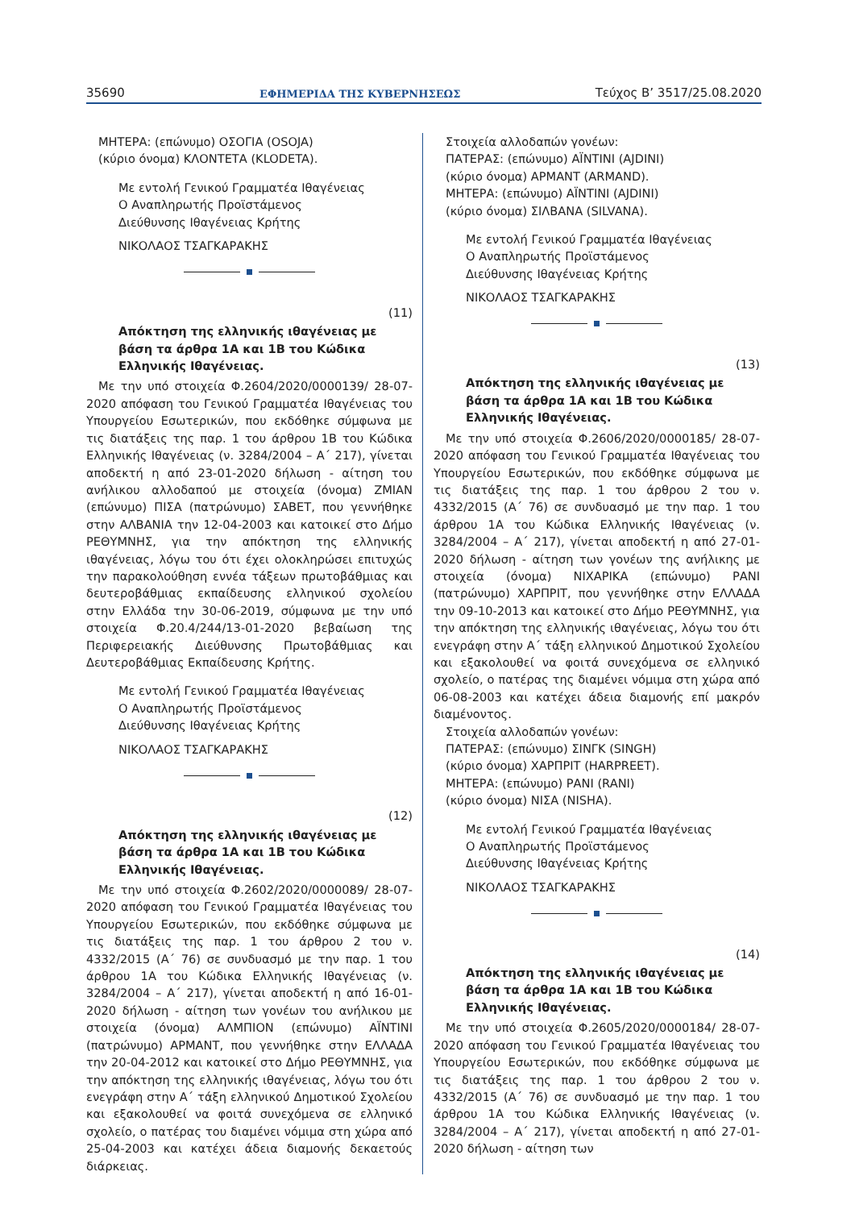35690 ΕΦΗΜΕΡΙΔΑ ΤΗΣ ΚΥΒΕΡΝΗΣΕΩΣ Τεύχος Β’ 3517/25.08.2020
ΜΗΤΕΡΑ: (επώνυμο) ΟΣΟΓΙΑ (OSOJA)
(κύριο όνομα) ΚΛΟΝΤΕΤΑ (KLODETA).
Με εντολή Γενικού Γραμματέα Ιθαγένειας
Ο Αναπληρωτής Προϊστάμενος
Διεύθυνσης Ιθαγένειας Κρήτης
ΝΙΚΟΛΑΟΣ ΤΣΑΓΚΑΡΑΚΗΣ
(11)
Απόκτηση της ελληνικής ιθαγένειας με βάση τα άρθρα 1Α και 1Β του Κώδικα Ελληνικής Ιθαγένειας.
Με την υπό στοιχεία Φ.2604/2020/0000139/ 28-07-2020 απόφαση του Γενικού Γραμματέα Ιθαγένειας του Υπουργείου Εσωτερικών, που εκδόθηκε σύμφωνα με τις διατάξεις της παρ. 1 του άρθρου 1Β του Κώδικα Ελληνικής Ιθαγένειας (ν. 3284/2004 – Α΄ 217), γίνεται αποδεκτή η από 23-01-2020 δήλωση - αίτηση του ανήλικου αλλοδαπού με στοιχεία (όνομα) ΖΜΙΑΝ (επώνυμο) ΠΙΣΑ (πατρώνυμο) ΣΑΒΕΤ, που γεννήθηκε στην ΑΛΒΑΝΙΑ την 12-04-2003 και κατοικεί στο Δήμο ΡΕΘΥΜΝΗΣ, για την απόκτηση της ελληνικής ιθαγένειας, λόγω του ότι έχει ολοκληρώσει επιτυχώς την παρακολούθηση εννέα τάξεων πρωτοβάθμιας και δευτεροβάθμιας εκπαίδευσης ελληνικού σχολείου στην Ελλάδα την 30-06-2019, σύμφωνα με την υπό στοιχεία Φ.20.4/244/13-01-2020 βεβαίωση της Περιφερειακής Διεύθυνσης Πρωτοβάθμιας και Δευτεροβάθμιας Εκπαίδευσης Κρήτης.
Με εντολή Γενικού Γραμματέα Ιθαγένειας
Ο Αναπληρωτής Προϊστάμενος
Διεύθυνσης Ιθαγένειας Κρήτης
ΝΙΚΟΛΑΟΣ ΤΣΑΓΚΑΡΑΚΗΣ
(12)
Απόκτηση της ελληνικής ιθαγένειας με βάση τα άρθρα 1Α και 1Β του Κώδικα Ελληνικής Ιθαγένειας.
Με την υπό στοιχεία Φ.2602/2020/0000089/ 28-07-2020 απόφαση του Γενικού Γραμματέα Ιθαγένειας του Υπουργείου Εσωτερικών, που εκδόθηκε σύμφωνα με τις διατάξεις της παρ. 1 του άρθρου 2 του ν. 4332/2015 (Α΄ 76) σε συνδυασμό με την παρ. 1 του άρθρου 1Α του Κώδικα Ελληνικής Ιθαγένειας (ν. 3284/2004 – Α΄ 217), γίνεται αποδεκτή η από 16-01-2020 δήλωση - αίτηση των γονέων του ανήλικου με στοιχεία (όνομα) ΑΛΜΠΙΟΝ (επώνυμο) ΑΪΝΤΙΝΙ (πατρώνυμο) ΑΡΜΑΝΤ, που γεννήθηκε στην ΕΛΛΑΔΑ την 20-04-2012 και κατοικεί στο Δήμο ΡΕΘΥΜΝΗΣ, για την απόκτηση της ελληνικής ιθαγένειας, λόγω του ότι ενεγράφη στην Α΄ τάξη ελληνικού Δημοτικού Σχολείου και εξακολουθεί να φοιτά συνεχόμενα σε ελληνικό σχολείο, ο πατέρας του διαμένει νόμιμα στη χώρα από 25-04-2003 και κατέχει άδεια διαμονής δεκαετούς διάρκειας.
Στοιχεία αλλοδαπών γονέων:
ΠΑΤΕΡΑΣ: (επώνυμο) ΑΪΝΤΙΝΙ (AJDINI)
(κύριο όνομα) ΑΡΜΑΝΤ (ARMAND).
ΜΗΤΕΡΑ: (επώνυμο) ΑΪΝΤΙΝΙ (AJDINI)
(κύριο όνομα) ΣΙΛΒΑΝΑ (SILVANA).
Με εντολή Γενικού Γραμματέα Ιθαγένειας
Ο Αναπληρωτής Προϊστάμενος
Διεύθυνσης Ιθαγένειας Κρήτης
ΝΙΚΟΛΑΟΣ ΤΣΑΓΚΑΡΑΚΗΣ
(13)
Απόκτηση της ελληνικής ιθαγένειας με βάση τα άρθρα 1Α και 1Β του Κώδικα Ελληνικής Ιθαγένειας.
Με την υπό στοιχεία Φ.2606/2020/0000185/ 28-07-2020 απόφαση του Γενικού Γραμματέα Ιθαγένειας του Υπουργείου Εσωτερικών, που εκδόθηκε σύμφωνα με τις διατάξεις της παρ. 1 του άρθρου 2 του ν. 4332/2015 (Α΄ 76) σε συνδυασμό με την παρ. 1 του άρθρου 1Α του Κώδικα Ελληνικής Ιθαγένειας (ν. 3284/2004 – Α΄ 217), γίνεται αποδεκτή η από 27-01-2020 δήλωση - αίτηση των γονέων της ανήλικης με στοιχεία (όνομα) ΝΙΧΑΡΙΚΑ (επώνυμο) ΡΑΝΙ (πατρώνυμο) ΧΑΡΠΡΙΤ, που γεννήθηκε στην ΕΛΛΑΔΑ την 09-10-2013 και κατοικεί στο Δήμο ΡΕΘΥΜΝΗΣ, για την απόκτηση της ελληνικής ιθαγένειας, λόγω του ότι ενεγράφη στην Α΄ τάξη ελληνικού Δημοτικού Σχολείου και εξακολουθεί να φοιτά συνεχόμενα σε ελληνικό σχολείο, ο πατέρας της διαμένει νόμιμα στη χώρα από 06-08-2003 και κατέχει άδεια διαμονής επί μακρόν διαμένοντος.
Στοιχεία αλλοδαπών γονέων:
ΠΑΤΕΡΑΣ: (επώνυμο) ΣΙΝΓΚ (SINGH)
(κύριο όνομα) ΧΑΡΠΡΙΤ (HARPREET).
ΜΗΤΕΡΑ: (επώνυμο) ΡΑΝΙ (RANI)
(κύριο όνομα) ΝΙΣΑ (NISHA).
Με εντολή Γενικού Γραμματέα Ιθαγένειας
Ο Αναπληρωτής Προϊστάμενος
Διεύθυνσης Ιθαγένειας Κρήτης
ΝΙΚΟΛΑΟΣ ΤΣΑΓΚΑΡΑΚΗΣ
(14)
Απόκτηση της ελληνικής ιθαγένειας με βάση τα άρθρα 1Α και 1Β του Κώδικα Ελληνικής Ιθαγένειας.
Με την υπό στοιχεία Φ.2605/2020/0000184/ 28-07-2020 απόφαση του Γενικού Γραμματέα Ιθαγένειας του Υπουργείου Εσωτερικών, που εκδόθηκε σύμφωνα με τις διατάξεις της παρ. 1 του άρθρου 2 του ν. 4332/2015 (Α΄ 76) σε συνδυασμό με την παρ. 1 του άρθρου 1Α του Κώδικα Ελληνικής Ιθαγένειας (ν. 3284/2004 – Α΄ 217), γίνεται αποδεκτή η από 27-01-2020 δήλωση - αίτηση των